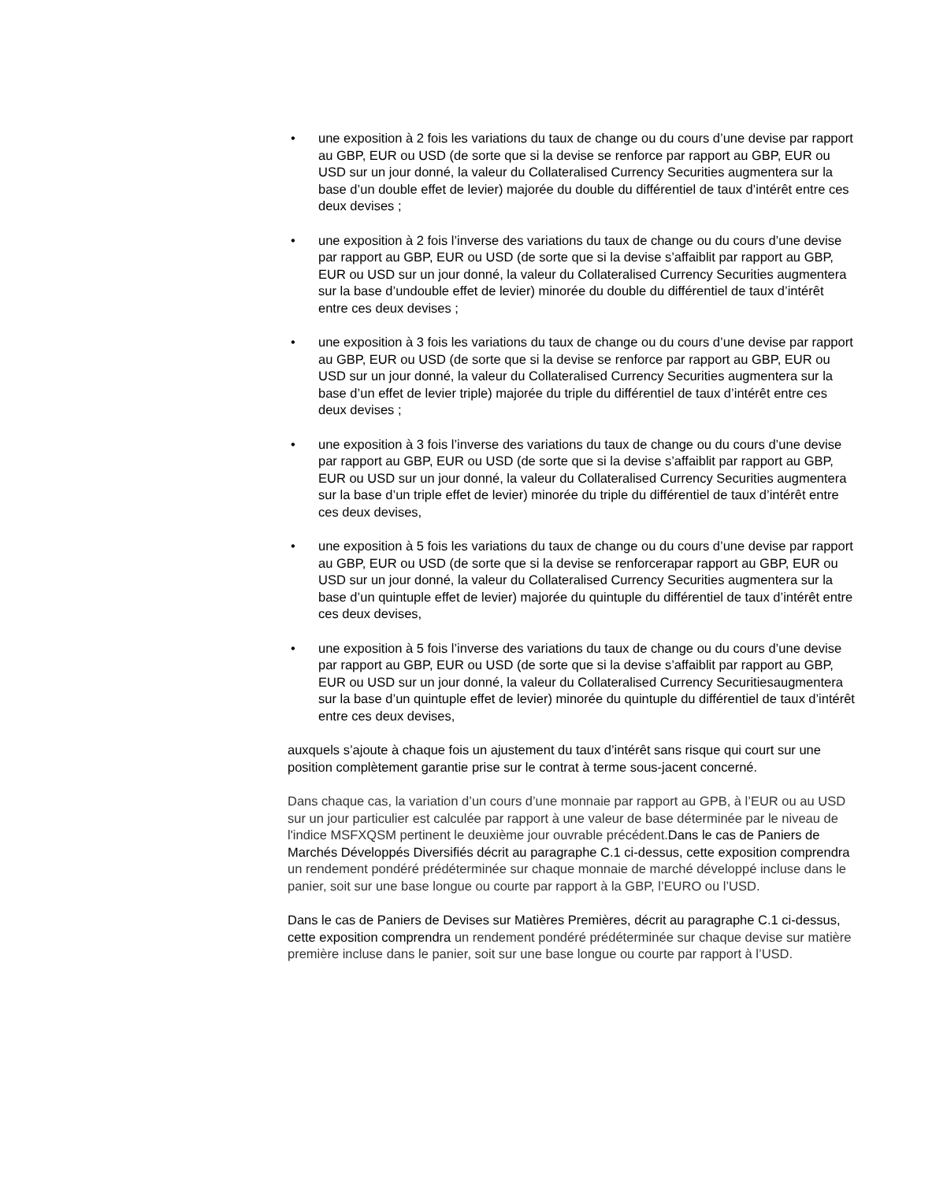• une exposition à 2 fois les variations du taux de change ou du cours d’une devise par rapport au GBP, EUR ou USD (de sorte que si la devise se renforce par rapport au GBP, EUR ou USD sur un jour donné, la valeur du Collateralised Currency Securities augmentera sur la base d’un double effet de levier) majorée du double du différentiel de taux d’intérêt entre ces deux devises ;
• une exposition à 2 fois l’inverse des variations du taux de change ou du cours d’une devise par rapport au GBP, EUR ou USD (de sorte que si la devise s’affaiblit par rapport au GBP, EUR ou USD sur un jour donné, la valeur du Collateralised Currency Securities augmentera sur la base d’undouble effet de levier) minorée du double du différentiel de taux d’intérêt entre ces deux devises ;
• une exposition à 3 fois les variations du taux de change ou du cours d’une devise par rapport au GBP, EUR ou USD (de sorte que si la devise se renforce par rapport au GBP, EUR ou USD sur un jour donné, la valeur du Collateralised Currency Securities augmentera sur la base d’un effet de levier triple) majorée du triple du différentiel de taux d’intérêt entre ces deux devises ;
• une exposition à 3 fois l’inverse des variations du taux de change ou du cours d’une devise par rapport au GBP, EUR ou USD (de sorte que si la devise s’affaiblit par rapport au GBP, EUR ou USD sur un jour donné, la valeur du Collateralised Currency Securities augmentera sur la base d’un triple effet de levier) minorée du triple du différentiel de taux d’intérêt entre ces deux devises,
• une exposition à 5 fois les variations du taux de change ou du cours d’une devise par rapport au GBP, EUR ou USD (de sorte que si la devise se renforcerapar rapport au GBP, EUR ou USD sur un jour donné, la valeur du Collateralised Currency Securities augmentera sur la base d’un quintuple effet de levier) majorée du quintuple du différentiel de taux d’intérêt entre ces deux devises,
• une exposition à 5 fois l’inverse des variations du taux de change ou du cours d’une devise par rapport au GBP, EUR ou USD (de sorte que si la devise s’affaiblit par rapport au GBP, EUR ou USD sur un jour donné, la valeur du Collateralised Currency Securitiesaugmentera sur la base d’un quintuple effet de levier) minorée du quintuple du différentiel de taux d’intérêt entre ces deux devises,
auxquels s’ajoute à chaque fois un ajustement du taux d’intérêt sans risque qui court sur une position complètement garantie prise sur le contrat à terme sous-jacent concerné.
Dans chaque cas, la variation d’un cours d’une monnaie par rapport au GPB, à l’EUR ou au USD sur un jour particulier est calculée par rapport à une valeur de base déterminée par le niveau de l'indice MSFXQSM pertinent le deuxième jour ouvrable précédent. Dans le cas de Paniers de Marchés Développés Diversifiés décrit au paragraphe C.1 ci-dessus, cette exposition comprendra un rendement pondéré prédéterminée sur chaque monnaie de marché développé incluse dans le panier, soit sur une base longue ou courte par rapport à la GBP, l’EURO ou l’USD.
Dans le cas de Paniers de Devises sur Matières Premières, décrit au paragraphe C.1 ci-dessus, cette exposition comprendra un rendement pondéré prédéterminée sur chaque devise sur matière première incluse dans le panier, soit sur une base longue ou courte par rapport à l’USD.